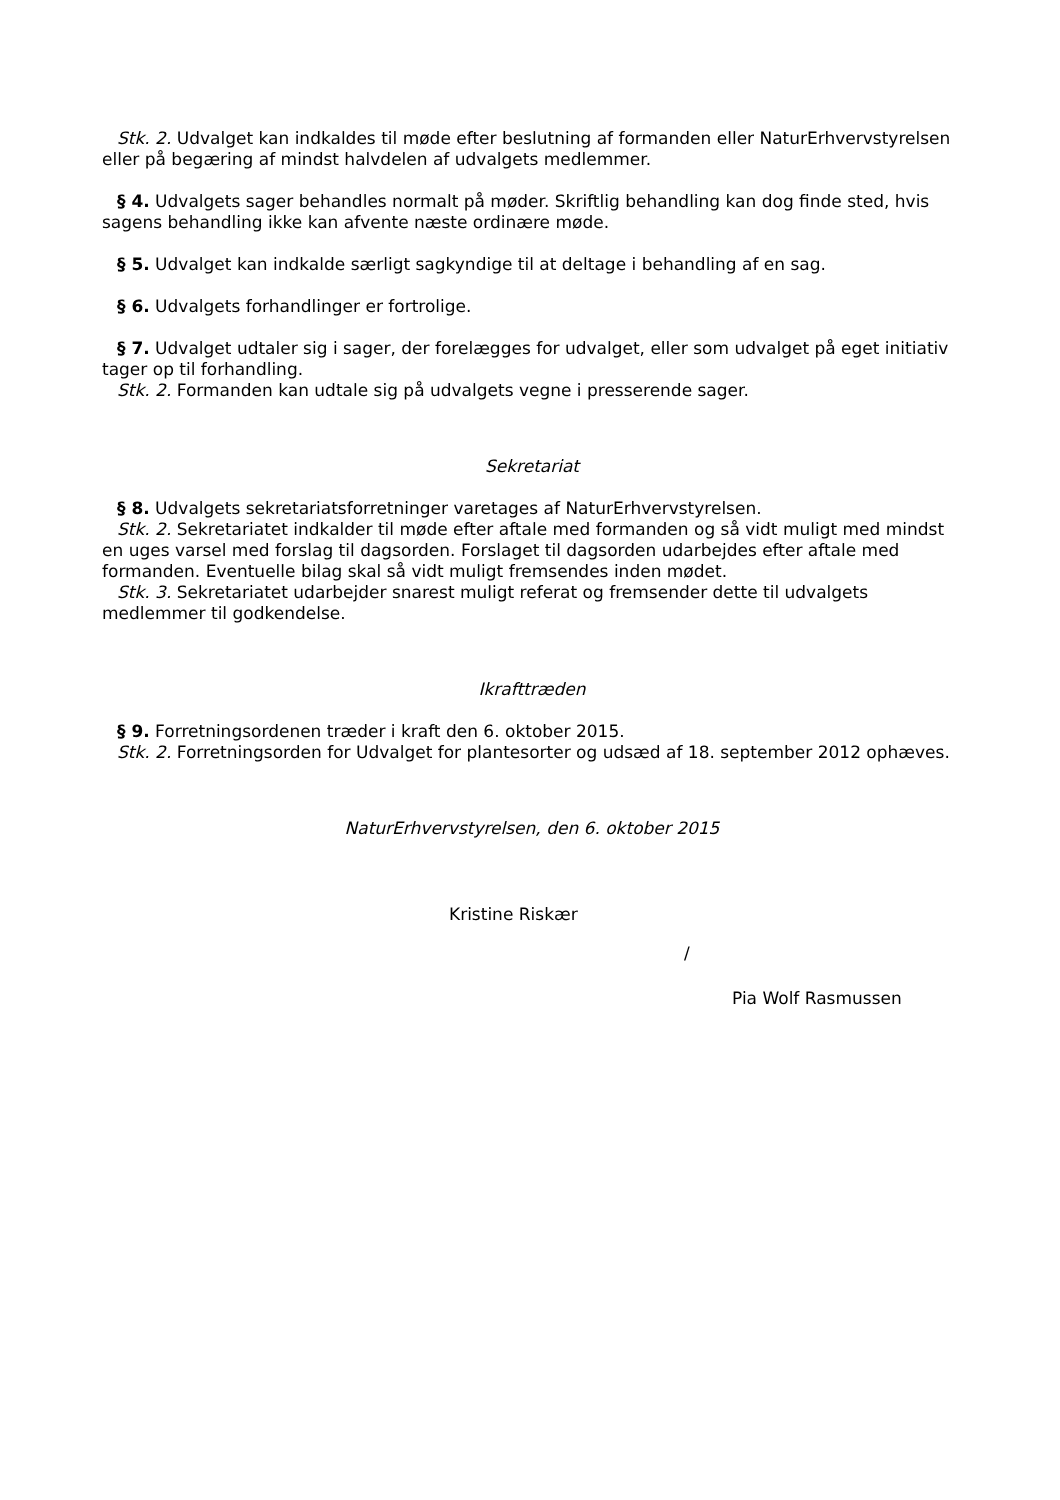Stk. 2. Udvalget kan indkaldes til møde efter beslutning af formanden eller NaturErhvervstyrelsen eller på begæring af mindst halvdelen af udvalgets medlemmer.
§ 4. Udvalgets sager behandles normalt på møder. Skriftlig behandling kan dog finde sted, hvis sagens behandling ikke kan afvente næste ordinære møde.
§ 5. Udvalget kan indkalde særligt sagkyndige til at deltage i behandling af en sag.
§ 6. Udvalgets forhandlinger er fortrolige.
§ 7. Udvalget udtaler sig i sager, der forelægges for udvalget, eller som udvalget på eget initiativ tager op til forhandling.
Stk. 2. Formanden kan udtale sig på udvalgets vegne i presserende sager.
Sekretariat
§ 8. Udvalgets sekretariatsforretninger varetages af NaturErhvervstyrelsen.
Stk. 2. Sekretariatet indkalder til møde efter aftale med formanden og så vidt muligt med mindst en uges varsel med forslag til dagsorden. Forslaget til dagsorden udarbejdes efter aftale med formanden. Eventuelle bilag skal så vidt muligt fremsendes inden mødet.
Stk. 3. Sekretariatet udarbejder snarest muligt referat og fremsender dette til udvalgets medlemmer til godkendelse.
Ikrafttræden
§ 9. Forretningsordenen træder i kraft den 6. oktober 2015.
Stk. 2. Forretningsorden for Udvalget for plantesorter og udsæd af 18. september 2012 ophæves.
NaturErhvervstyrelsen, den 6. oktober 2015
Kristine Riskær
/
Pia Wolf Rasmussen